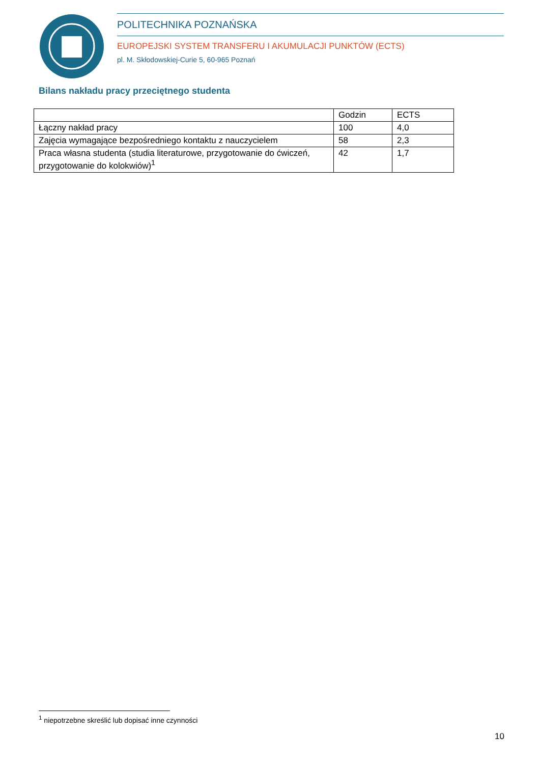POLITECHNIKA POZNAŃSKA
EUROPEJSKI SYSTEM TRANSFERU I AKUMULACJI PUNKTÓW (ECTS)
pl. M. Skłodowskiej-Curie 5, 60-965 Poznań
Bilans nakładu pracy przeciętnego studenta
| | Godzin | ECTS |
| Łączny nakład pracy | 100 | 4,0 |
| Zajęcia wymagające bezpośredniego kontaktu z nauczycielem | 58 | 2,3 |
| Praca własna studenta (studia literaturowe, przygotowanie do ćwiczeń, przygotowanie do kolokwiów)<sup>1</sup> | 42 | 1,7 |
<sup>1</sup> niepotrzebne skreślić lub dopisać inne czynności
10